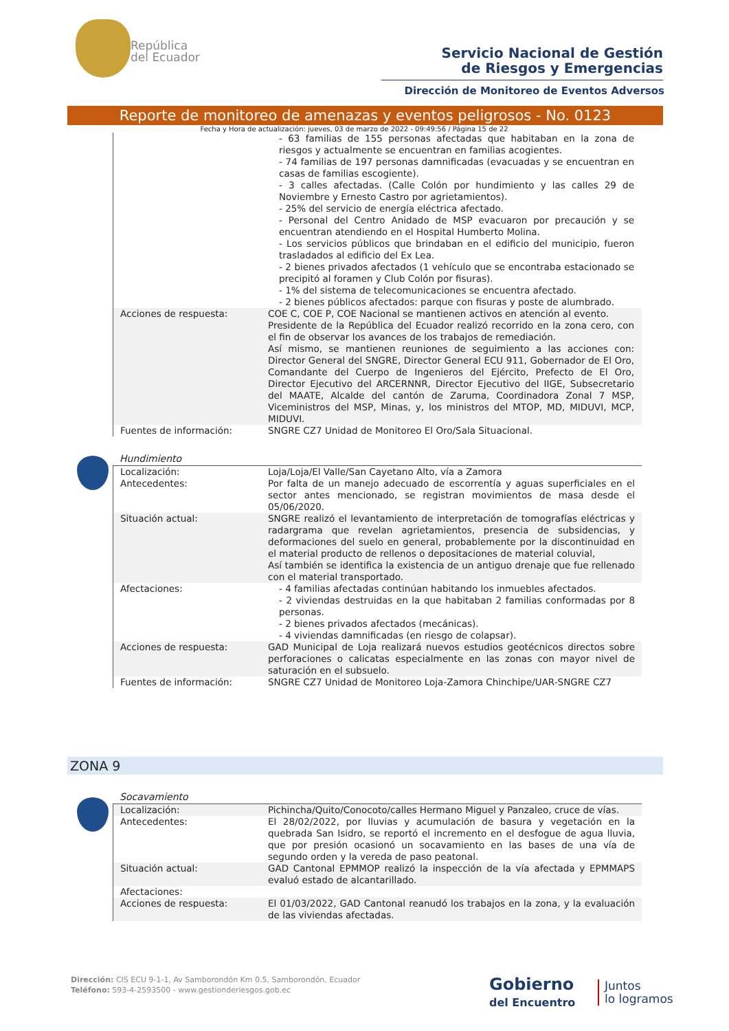República
del Ecuador
Servicio Nacional de Gestión
de Riesgos y Emergencias
Dirección de Monitoreo de Eventos Adversos
Reporte de monitoreo de amenazas y eventos peligrosos - No. 0123
Fecha y Hora de actualización: jueves, 03 de marzo de 2022 - 09:49:56 / Página 15 de 22
| | - 63 familias de 155 personas afectadas que habitaban en la zona de riesgos y actualmente se encuentran en familias acogientes. - 74 familias de 197 personas damnificadas (evacuadas y se encuentran en casas de familias escogiente). - 3 calles afectadas. (Calle Colón por hundimiento y las calles 29 de Noviembre y Ernesto Castro por agrietamientos). - 25% del servicio de energía eléctrica afectado. - Personal del Centro Anidado de MSP evacuaron por precaución y se encuentran atendiendo en el Hospital Humberto Molina. - Los servicios públicos que brindaban en el edificio del municipio, fueron trasladados al edificio del Ex Lea. - 2 bienes privados afectados (1 vehículo que se encontraba estacionado se precipitó al foramen y Club Colón por fisuras). - 1% del sistema de telecomunicaciones se encuentra afectado. - 2 bienes públicos afectados: parque con fisuras y poste de alumbrado. |
| Acciones de respuesta: | COE C, COE P, COE Nacional se mantienen activos en atención al evento. Presidente de la República del Ecuador realizó recorrido en la zona cero, con el fin de observar los avances de los trabajos de remediación. Así mismo, se mantienen reuniones de seguimiento a las acciones con: Director General del SNGRE, Director General ECU 911, Gobernador de El Oro, Comandante del Cuerpo de Ingenieros del Ejército, Prefecto de El Oro, Director Ejecutivo del ARCERNNR, Director Ejecutivo del IIGE, Subsecretario del MAATE, Alcalde del cantón de Zaruma, Coordinadora Zonal 7 MSP, Viceministros del MSP, Minas, y, los ministros del MTOP, MD, MIDUVI, MCP, MIDUVI. |
| Fuentes de información: | SNGRE CZ7 Unidad de Monitoreo El Oro/Sala Situacional. |
Hundimiento
| Localización: | Loja/Loja/El Valle/San Cayetano Alto, vía a Zamora |
| Antecedentes: | Por falta de un manejo adecuado de escorrentía y aguas superficiales en el sector antes mencionado, se registran movimientos de masa desde el 05/06/2020. |
| Situación actual: | SNGRE realizó el levantamiento de interpretación de tomografías eléctricas y radargrama que revelan agrietamientos, presencia de subsidencias, y deformaciones del suelo en general, probablemente por la discontinuidad en el material producto de rellenos o depositaciones de material coluvial, Así también se identifica la existencia de un antiguo drenaje que fue rellenado con el material transportado. |
| Afectaciones: | - 4 familias afectadas continúan habitando los inmuebles afectados. - 2 viviendas destruidas en la que habitaban 2 familias conformadas por 8 personas. - 2 bienes privados afectados (mecánicas). - 4 viviendas damnificadas (en riesgo de colapsar). |
| Acciones de respuesta: | GAD Municipal de Loja realizará nuevos estudios geotécnicos directos sobre perforaciones o calicatas especialmente en las zonas con mayor nivel de saturación en el subsuelo. |
| Fuentes de información: | SNGRE CZ7 Unidad de Monitoreo Loja-Zamora Chinchipe/UAR-SNGRE CZ7 |
ZONA 9
Socavamiento
| Localización: | Pichincha/Quito/Conocoto/calles Hermano Miguel y Panzaleo, cruce de vías. |
| Antecedentes: | El 28/02/2022, por lluvias y acumulación de basura y vegetación en la quebrada San Isidro, se reportó el incremento en el desfogue de agua lluvia, que por presión ocasionó un socavamiento en las bases de una vía de segundo orden y la vereda de paso peatonal. |
| Situación actual: | GAD Cantonal EPMMOP realizó la inspección de la vía afectada y EPMMAPS evaluó estado de alcantarillado. |
| Afectaciones: | |
| Acciones de respuesta: | El 01/03/2022, GAD Cantonal reanudó los trabajos en la zona, y la evaluación de las viviendas afectadas. |
Dirección: CIS ECU 9-1-1, Av Samborondón Km 0.5, Samborondón, Ecuador
Teléfono: 593-4-2593500 - www.gestionderiesgos.gob.ec
Gobierno
del Encuentro
Juntos
lo logramos